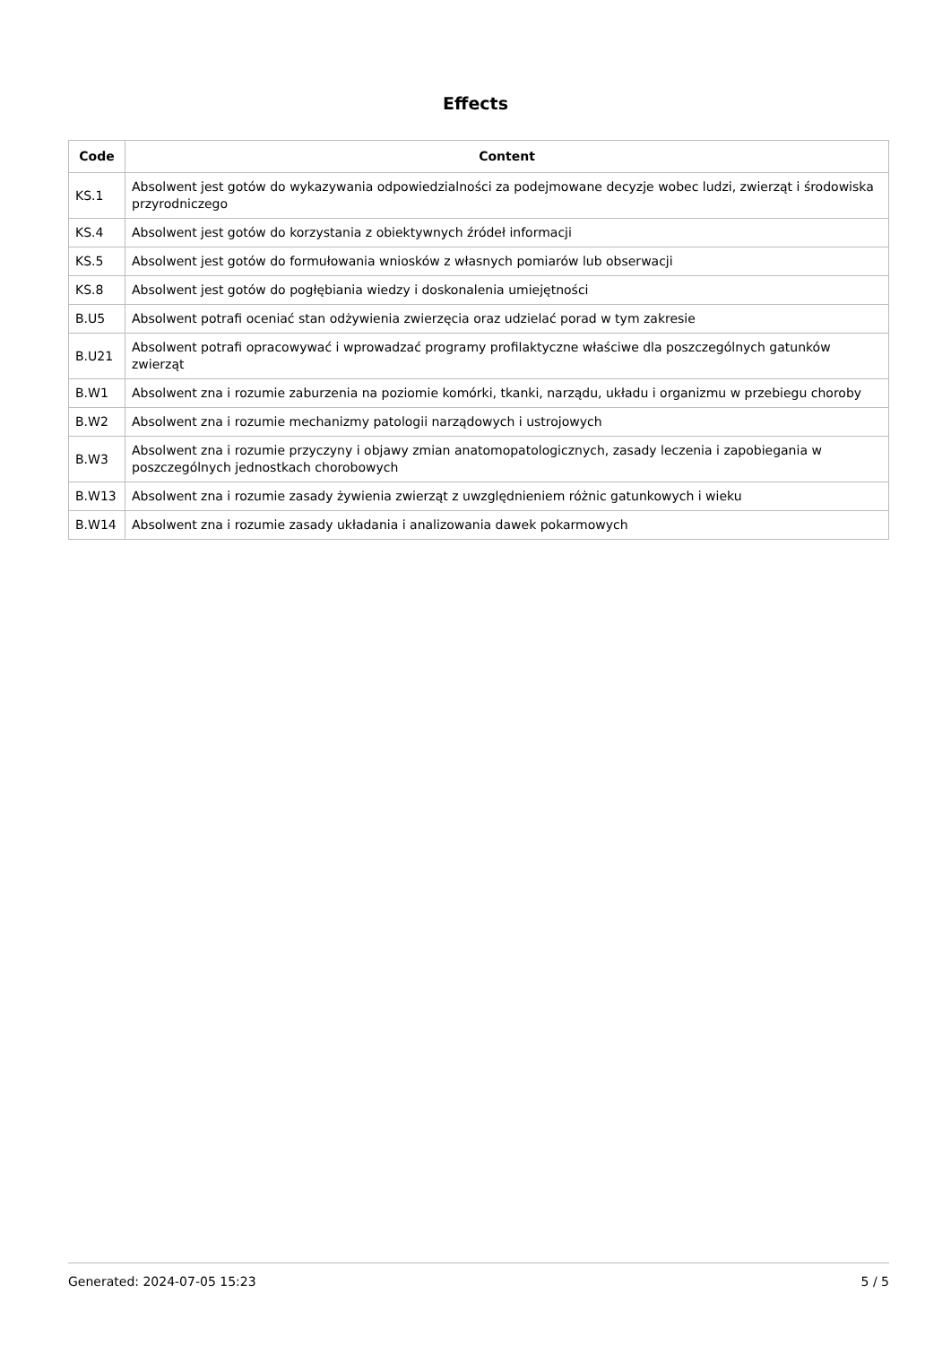Effects
| Code | Content |
| --- | --- |
| KS.1 | Absolwent jest gotów do wykazywania odpowiedzialności za podejmowane decyzje wobec ludzi, zwierząt i środowiska przyrodniczego |
| KS.4 | Absolwent jest gotów do korzystania z obiektywnych źródeł informacji |
| KS.5 | Absolwent jest gotów do formułowania wniosków z własnych pomiarów lub obserwacji |
| KS.8 | Absolwent jest gotów do pogłębiania wiedzy i doskonalenia umiejętności |
| B.U5 | Absolwent potrafi oceniać stan odżywienia zwierzęcia oraz udzielać porad w tym zakresie |
| B.U21 | Absolwent potrafi opracowywać i wprowadzać programy profilaktyczne właściwe dla poszczególnych gatunków zwierząt |
| B.W1 | Absolwent zna i rozumie zaburzenia na poziomie komórki, tkanki, narządu, układu i organizmu w przebiegu choroby |
| B.W2 | Absolwent zna i rozumie mechanizmy patologii narządowych i ustrojowych |
| B.W3 | Absolwent zna i rozumie przyczyny i objawy zmian anatomopatologicznych, zasady leczenia i zapobiegania w poszczególnych jednostkach chorobowych |
| B.W13 | Absolwent zna i rozumie zasady żywienia zwierząt z uwzględnieniem różnic gatunkowych i wieku |
| B.W14 | Absolwent zna i rozumie zasady układania i analizowania dawek pokarmowych |
Generated: 2024-07-05 15:23 5 / 5